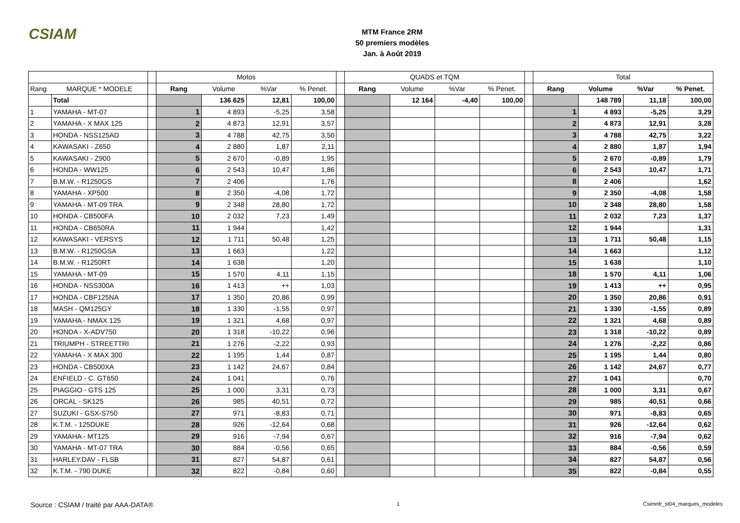CSIAM
MTM France 2RM
50 premiers modèles
Jan. à Août 2019
| | | | Motos | | | | | QUADS et TQM | | | | | Total | | | |
| Rang | MARQUE * MODELE | | Rang | Volume | %Var | % Penet. | | Rang | Volume | %Var | % Penet. | | Rang | Volume | %Var | % Penet. |
| | Total | | | 136 625 | 12,81 | 100,00 | | | 12 164 | -4,40 | 100,00 | | | 148 789 | 11,18 | 100,00 |
| 1 | YAMAHA - MT-07 | | 1 | 4 893 | -5,25 | 3,58 | | | | | | | 1 | 4 893 | -5,25 | 3,29 |
| 2 | YAMAHA - X MAX 125 | | 2 | 4 873 | 12,91 | 3,57 | | | | | | | 2 | 4 873 | 12,91 | 3,28 |
| 3 | HONDA - NSS125AD | | 3 | 4 788 | 42,75 | 3,50 | | | | | | | 3 | 4 788 | 42,75 | 3,22 |
| 4 | KAWASAKI - Z650 | | 4 | 2 880 | 1,87 | 2,11 | | | | | | | 4 | 2 880 | 1,87 | 1,94 |
| 5 | KAWASAKI - Z900 | | 5 | 2 670 | -0,89 | 1,95 | | | | | | | 5 | 2 670 | -0,89 | 1,79 |
| 6 | HONDA - WW125 | | 6 | 2 543 | 10,47 | 1,86 | | | | | | | 6 | 2 543 | 10,47 | 1,71 |
| 7 | B.M.W. - R1250GS | | 7 | 2 406 | | 1,76 | | | | | | | 8 | 2 406 | | 1,62 |
| 8 | YAMAHA - XP500 | | 8 | 2 350 | -4,08 | 1,72 | | | | | | | 9 | 2 350 | -4,08 | 1,58 |
| 9 | YAMAHA - MT-09 TRA | | 9 | 2 348 | 28,80 | 1,72 | | | | | | | 10 | 2 348 | 28,80 | 1,58 |
| 10 | HONDA - CB500FA | | 10 | 2 032 | 7,23 | 1,49 | | | | | | | 11 | 2 032 | 7,23 | 1,37 |
| 11 | HONDA - CB650RA | | 11 | 1 944 | | 1,42 | | | | | | | 12 | 1 944 | | 1,31 |
| 12 | KAWASAKI - VERSYS | | 12 | 1 711 | 50,48 | 1,25 | | | | | | | 13 | 1 711 | 50,48 | 1,15 |
| 13 | B.M.W. - R1250GSA | | 13 | 1 663 | | 1,22 | | | | | | | 14 | 1 663 | | 1,12 |
| 14 | B.M.W. - R1250RT | | 14 | 1 638 | | 1,20 | | | | | | | 15 | 1 638 | | 1,10 |
| 15 | YAMAHA - MT-09 | | 15 | 1 570 | 4,11 | 1,15 | | | | | | | 18 | 1 570 | 4,11 | 1,06 |
| 16 | HONDA - NSS300A | | 16 | 1 413 | ++ | 1,03 | | | | | | | 19 | 1 413 | ++ | 0,95 |
| 17 | HONDA - CBF125NA | | 17 | 1 350 | 20,86 | 0,99 | | | | | | | 20 | 1 350 | 20,86 | 0,91 |
| 18 | MASH - QM125GY | | 18 | 1 330 | -1,55 | 0,97 | | | | | | | 21 | 1 330 | -1,55 | 0,89 |
| 19 | YAMAHA - NMAX 125 | | 19 | 1 321 | 4,68 | 0,97 | | | | | | | 22 | 1 321 | 4,68 | 0,89 |
| 20 | HONDA - X-ADV750 | | 20 | 1 318 | -10,22 | 0,96 | | | | | | | 23 | 1 318 | -10,22 | 0,89 |
| 21 | TRIUMPH - STREETTRI | | 21 | 1 276 | -2,22 | 0,93 | | | | | | | 24 | 1 276 | -2,22 | 0,86 |
| 22 | YAMAHA - X MAX 300 | | 22 | 1 195 | 1,44 | 0,87 | | | | | | | 25 | 1 195 | 1,44 | 0,80 |
| 23 | HONDA - CB500XA | | 23 | 1 142 | 24,67 | 0,84 | | | | | | | 26 | 1 142 | 24,67 | 0,77 |
| 24 | ENFIELD - C. GT650 | | 24 | 1 041 | | 0,76 | | | | | | | 27 | 1 041 | | 0,70 |
| 25 | PIAGGIO - GTS 125 | | 25 | 1 000 | 3,31 | 0,73 | | | | | | | 28 | 1 000 | 3,31 | 0,67 |
| 26 | ORCAL - SK125 | | 26 | 985 | 40,51 | 0,72 | | | | | | | 29 | 985 | 40,51 | 0,66 |
| 27 | SUZUKI - GSX-S750 | | 27 | 971 | -8,83 | 0,71 | | | | | | | 30 | 971 | -8,83 | 0,65 |
| 28 | K.T.M. - 125DUKE | | 28 | 926 | -12,64 | 0,68 | | | | | | | 31 | 926 | -12,64 | 0,62 |
| 29 | YAMAHA - MT125 | | 29 | 916 | -7,94 | 0,67 | | | | | | | 32 | 916 | -7,94 | 0,62 |
| 30 | YAMAHA - MT-07 TRA | | 30 | 884 | -0,56 | 0,65 | | | | | | | 33 | 884 | -0,56 | 0,59 |
| 31 | HARLEY.DAV - FLSB | | 31 | 827 | 54,87 | 0,61 | | | | | | | 34 | 827 | 54,87 | 0,56 |
| 32 | K.T.M. - 790 DUKE | | 32 | 822 | -0,84 | 0,60 | | | | | | | 35 | 822 | -0,84 | 0,55 |
Source : CSIAM / traité par AAA-DATA® 1 Csimnfr_st04_marques_modeles